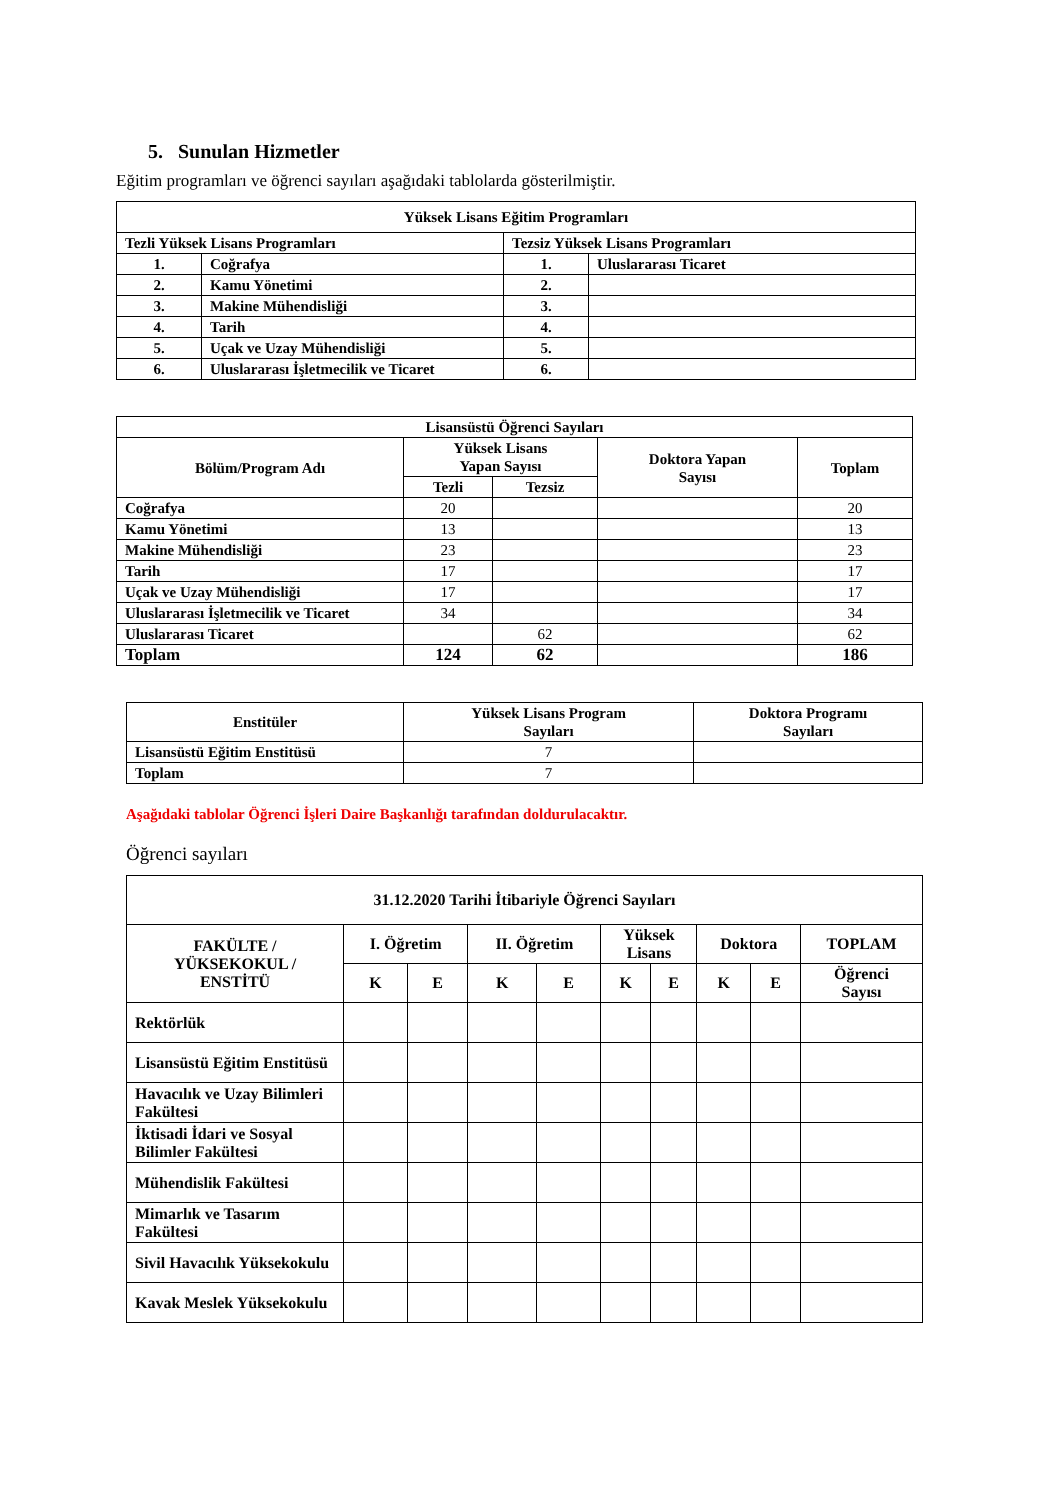5. Sunulan Hizmetler
Eğitim programları ve öğrenci sayıları aşağıdaki tablolarda gösterilmiştir.
| Yüksek Lisans Eğitim Programları | | | |
| --- | --- | --- | --- |
| Tezli Yüksek Lisans Programları | | Tezsiz Yüksek Lisans Programları | |
| 1. | Coğrafya | 1. | Uluslararası Ticaret |
| 2. | Kamu Yönetimi | 2. | |
| 3. | Makine Mühendisliği | 3. | |
| 4. | Tarih | 4. | |
| 5. | Uçak ve Uzay Mühendisliği | 5. | |
| 6. | Uluslararası İşletmecilik ve Ticaret | 6. | |
| Lisansüstü Öğrenci Sayıları | | | | |
| --- | --- | --- | --- | --- |
| Bölüm/Program Adı | Yüksek Lisans Yapan Sayısı | | Doktora Yapan Sayısı | Toplam |
| | Tezli | Tezsiz | | |
| Coğrafya | 20 | | | 20 |
| Kamu Yönetimi | 13 | | | 13 |
| Makine Mühendisliği | 23 | | | 23 |
| Tarih | 17 | | | 17 |
| Uçak ve Uzay Mühendisliği | 17 | | | 17 |
| Uluslararası İşletmecilik ve Ticaret | 34 | | | 34 |
| Uluslararası Ticaret | | 62 | | 62 |
| Toplam | 124 | 62 | | 186 |
| Enstitüler | Yüksek Lisans Program Sayıları | Doktora Programı Sayıları |
| --- | --- | --- |
| Lisansüstü Eğitim Enstitüsü | 7 | |
| Toplam | 7 | |
Aşağıdaki tablolar Öğrenci İşleri Daire Başkanlığı tarafından doldurulacaktır.
Öğrenci sayıları
| 31.12.2020 Tarihi İtibariyle Öğrenci Sayıları | | | | | | | | | |
| --- | --- | --- | --- | --- | --- | --- | --- | --- | --- |
| FAKÜLTE / YÜKSEKOKUL / ENSTİTÜ | I. Öğretim | | II. Öğretim | | Yüksek Lisans | | Doktora | | TOPLAM |
| | K | E | K | E | K | E | K | E | Öğrenci Sayısı |
| Rektörlük | | | | | | | | | |
| Lisansüstü Eğitim Enstitüsü | | | | | | | | | |
| Havacılık ve Uzay Bilimleri Fakültesi | | | | | | | | | |
| İktisadi İdari ve Sosyal Bilimler Fakültesi | | | | | | | | | |
| Mühendislik Fakültesi | | | | | | | | | |
| Mimarlık ve Tasarım Fakültesi | | | | | | | | | |
| Sivil Havacılık Yüksekokulu | | | | | | | | | |
| Kavak Meslek Yüksekokulu | | | | | | | | | |